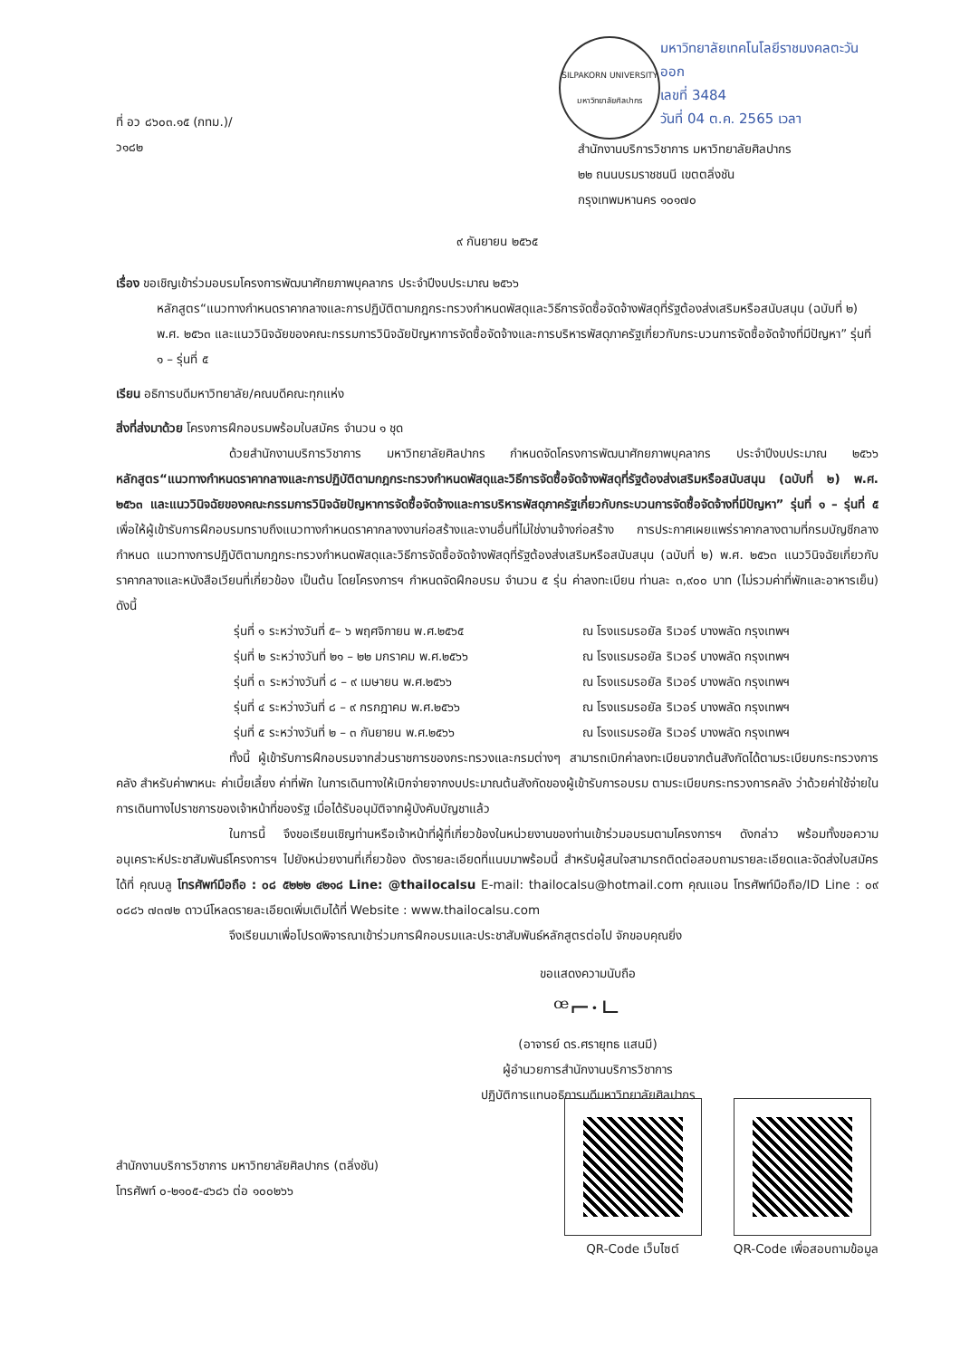ที่ อว ๘๖๐๓.๑๕ (กทม.)/ ว๑๘๒
SILPAKORN UNIVERSITY
มหาวิทยาลัยศิลปากร
มหาวิทยาลัยเทคโนโลยีราชมงคลตะวันออก
เลขที่ 3484
วันที่ 04 ต.ค. 2565 เวลา
สำนักงานบริการวิชาการ มหาวิทยาลัยศิลปากร
๒๒ ถนนบรมราชชนนี เขตตลิ่งชัน
กรุงเทพมหานคร ๑๐๑๗๐
๙ กันยายน ๒๕๖๕
เรื่อง ขอเชิญเข้าร่วมอบรมโครงการพัฒนาศักยภาพบุคลากร ประจำปีงบประมาณ ๒๕๖๖
หลักสูตร“แนวทางกำหนดราคากลางและการปฏิบัติตามกฎกระทรวงกำหนดพัสดุและวิธีการจัดซื้อจัดจ้างพัสดุที่รัฐต้องส่งเสริมหรือสนับสนุน (ฉบับที่ ๒) พ.ศ. ๒๕๖๓ และแนววินิจฉัยของคณะกรรมการวินิจฉัยปัญหาการจัดซื้อจัดจ้างและการบริหารพัสดุภาครัฐเกี่ยวกับกระบวนการจัดซื้อจัดจ้างที่มีปัญหา” รุ่นที่ ๑ – รุ่นที่ ๕
เรียน อธิการบดีมหาวิทยาลัย/คณบดีคณะทุกแห่ง
สิ่งที่ส่งมาด้วย โครงการฝึกอบรมพร้อมใบสมัคร จำนวน ๑ ชุด
ด้วยสำนักงานบริการวิชาการ มหาวิทยาลัยศิลปากร กำหนดจัดโครงการพัฒนาศักยภาพบุคลากร ประจำปีงบประมาณ ๒๕๖๖ หลักสูตร“แนวทางกำหนดราคากลางและการปฏิบัติตามกฎกระทรวงกำหนดพัสดุและวิธีการจัดซื้อจัดจ้างพัสดุที่รัฐต้องส่งเสริมหรือสนับสนุน (ฉบับที่ ๒) พ.ศ. ๒๕๖๓ และแนววินิจฉัยของคณะกรรมการวินิจฉัยปัญหาการจัดซื้อจัดจ้างและการบริหารพัสดุภาครัฐเกี่ยวกับกระบวนการจัดซื้อจัดจ้างที่มีปัญหา” รุ่นที่ ๑ – รุ่นที่ ๕ เพื่อให้ผู้เข้ารับการฝึกอบรมทราบถึงแนวทางกำหนดราคากลางงานก่อสร้างและงานอื่นที่ไม่ใช่งานจ้างก่อสร้าง การประกาศเผยแพร่ราคากลางตามที่กรมบัญชีกลางกำหนด แนวทางการปฏิบัติตามกฎกระทรวงกำหนดพัสดุและวิธีการจัดซื้อจัดจ้างพัสดุที่รัฐต้องส่งเสริมหรือสนับสนุน (ฉบับที่ ๒) พ.ศ. ๒๕๖๓ แนววินิจฉัยเกี่ยวกับราคากลางและหนังสือเวียนที่เกี่ยวข้อง เป็นต้น โดยโครงการฯ กำหนดจัดฝึกอบรม จำนวน ๕ รุ่น ค่าลงทะเบียน ท่านละ ๓,๙๐๐ บาท (ไม่รวมค่าที่พักและอาหารเย็น) ดังนี้
รุ่นที่ ๑ ระหว่างวันที่ ๕– ๖ พฤศจิกายน พ.ศ.๒๕๖๕ ณ โรงแรมรอยัล ริเวอร์ บางพลัด กรุงเทพฯ
รุ่นที่ ๒ ระหว่างวันที่ ๒๑ – ๒๒ มกราคม พ.ศ.๒๕๖๖ ณ โรงแรมรอยัล ริเวอร์ บางพลัด กรุงเทพฯ
รุ่นที่ ๓ ระหว่างวันที่ ๘ – ๙ เมษายน พ.ศ.๒๕๖๖ ณ โรงแรมรอยัล ริเวอร์ บางพลัด กรุงเทพฯ
รุ่นที่ ๔ ระหว่างวันที่ ๘ – ๙ กรกฎาคม พ.ศ.๒๕๖๖ ณ โรงแรมรอยัล ริเวอร์ บางพลัด กรุงเทพฯ
รุ่นที่ ๕ ระหว่างวันที่ ๒ – ๓ กันยายน พ.ศ.๒๕๖๖ ณ โรงแรมรอยัล ริเวอร์ บางพลัด กรุงเทพฯ
ทั้งนี้ ผู้เข้ารับการฝึกอบรมจากส่วนราชการของกระทรวงและกรมต่างๆ สามารถเบิกค่าลงทะเบียนจากต้นสังกัดได้ตามระเบียบกระทรวงการคลัง สำหรับค่าพาหนะ ค่าเบี้ยเลี้ยง ค่าที่พัก ในการเดินทางให้เบิกจ่ายจากงบประมาณต้นสังกัดของผู้เข้ารับการอบรม ตามระเบียบกระทรวงการคลัง ว่าด้วยค่าใช้จ่ายในการเดินทางไปราชการของเจ้าหน้าที่ของรัฐ เมื่อได้รับอนุมัติจากผู้บังคับบัญชาแล้ว
ในการนี้ จึงขอเรียนเชิญท่านหรือเจ้าหน้าที่ผู้ที่เกี่ยวข้องในหน่วยงานของท่านเข้าร่วมอบรมตามโครงการฯ ดังกล่าว พร้อมทั้งขอความอนุเคราะห์ประชาสัมพันธ์โครงการฯ ไปยังหน่วยงานที่เกี่ยวข้อง ดังรายละเอียดที่แนบมาพร้อมนี้ สำหรับผู้สนใจสามารถติดต่อสอบถามรายละเอียดและจัดส่งใบสมัครได้ที่ คุณบลู โทรศัพท์มือถือ : ๐๘ ๕๒๒๒ ๔๒๑๘ Line: @thailocalsu E-mail: thailocalsu@hotmail.com คุณแอน โทรศัพท์มือถือ/ID Line : ๐๙ ๐๘๘๖ ๗๓๗๒ ดาวน์โหลดรายละเอียดเพิ่มเติมได้ที่ Website : www.thailocalsu.com
จึงเรียนมาเพื่อโปรดพิจารณาเข้าร่วมการฝึกอบรมและประชาสัมพันธ์หลักสูตรต่อไป จักขอบคุณยิ่ง
ขอแสดงความนับถือ
ꟹ⌐·ㄴ
(อาจารย์ ดร.ศรายุทธ แสนมี)
ผู้อำนวยการสำนักงานบริการวิชาการ
ปฏิบัติการแทนอธิการบดีมหาวิทยาลัยศิลปากร
สำนักงานบริการวิชาการ มหาวิทยาลัยศิลปากร (ตลิ่งชัน)
โทรศัพท์ ๐-๒๑๐๕-๔๖๘๖ ต่อ ๑๐๐๒๖๖
QR-Code เว็บไซต์ QR-Code เพื่อสอบถามข้อมูล